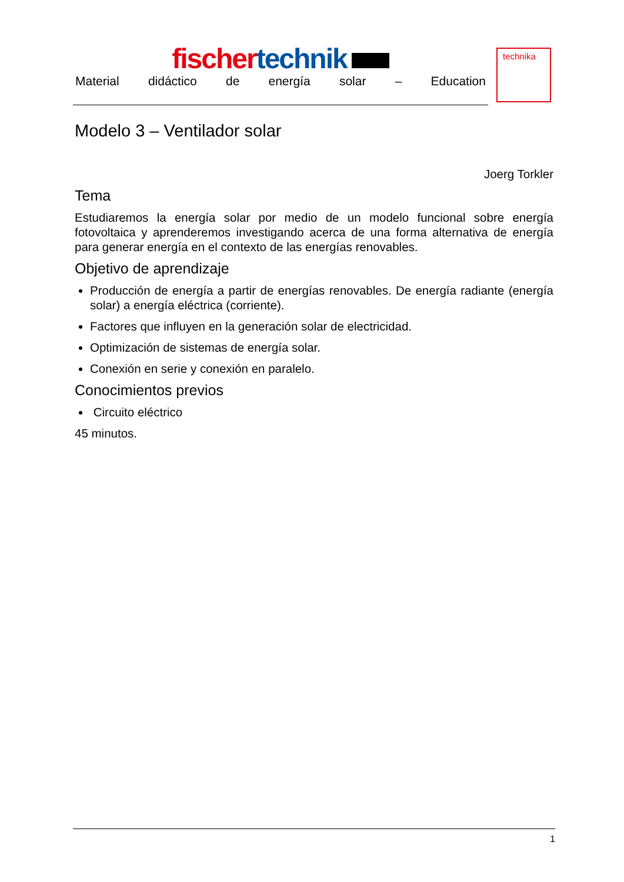fischer technik
Material didáctico de energía solar – Education
technika
Modelo 3 – Ventilador solar
Joerg Torkler
Tema
Estudiaremos la energía solar por medio de un modelo funcional sobre energía fotovoltaica y aprenderemos investigando acerca de una forma alternativa de energía para generar energía en el contexto de las energías renovables.
Objetivo de aprendizaje
Producción de energía a partir de energías renovables. De energía radiante (energía solar) a energía eléctrica (corriente).
Factores que influyen en la generación solar de electricidad.
Optimización de sistemas de energía solar.
Conexión en serie y conexión en paralelo.
Conocimientos previos
Circuito eléctrico
45 minutos.
1